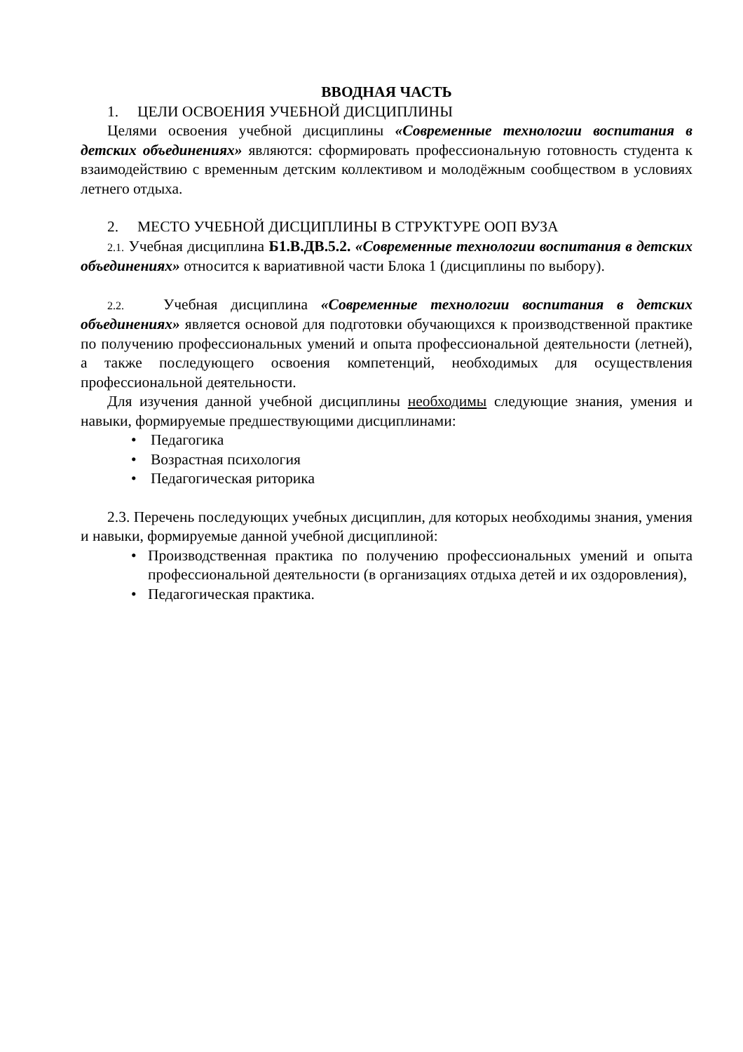ВВОДНАЯ ЧАСТЬ
1. ЦЕЛИ ОСВОЕНИЯ УЧЕБНОЙ ДИСЦИПЛИНЫ
Целями освоения учебной дисциплины «Современные технологии воспитания в детских объединениях» являются: сформировать профессиональную готовность студента к взаимодействию с временным детским коллективом и молодёжным сообществом в условиях летнего отдыха.
2. МЕСТО УЧЕБНОЙ ДИСЦИПЛИНЫ В СТРУКТУРЕ ООП ВУЗА
2.1. Учебная дисциплина Б1.В.ДВ.5.2. «Современные технологии воспитания в детских объединениях» относится к вариативной части Блока 1 (дисциплины по выбору).
2.2. Учебная дисциплина «Современные технологии воспитания в детских объединениях» является основой для подготовки обучающихся к производственной практике по получению профессиональных умений и опыта профессиональной деятельности (летней), а также последующего освоения компетенций, необходимых для осуществления профессиональной деятельности.
Для изучения данной учебной дисциплины необходимы следующие знания, умения и навыки, формируемые предшествующими дисциплинами:
• Педагогика
• Возрастная психология
• Педагогическая риторика
2.3. Перечень последующих учебных дисциплин, для которых необходимы знания, умения и навыки, формируемые данной учебной дисциплиной:
• Производственная практика по получению профессиональных умений и опыта профессиональной деятельности (в организациях отдыха детей и их оздоровления),
• Педагогическая практика.